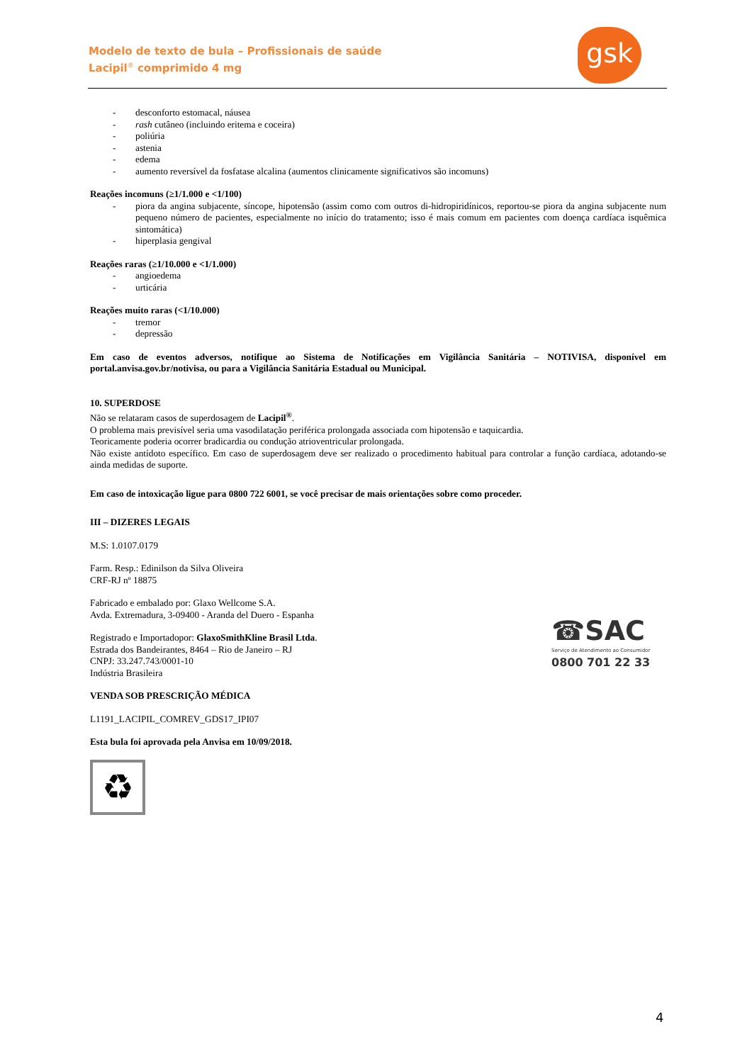Modelo de texto de bula – Profissionais de saúde
Lacipil<sup>®</sup> comprimido 4 mg
gsk
- desconforto estomacal, náusea
- rash cutâneo (incluindo eritema e coceira)
- poliúria
- astenia
- edema
- aumento reversível da fosfatase alcalina (aumentos clinicamente significativos são incomuns)
Reações incomuns (≥1/1.000 e <1/100)
- piora da angina subjacente, síncope, hipotensão (assim como com outros di-hidropiridínicos, reportou-se piora da angina subjacente num pequeno número de pacientes, especialmente no início do tratamento; isso é mais comum em pacientes com doença cardíaca isquêmica sintomática)
- hiperplasia gengival
Reações raras (≥1/10.000 e <1/1.000)
- angioedema
- urticária
Reações muito raras (<1/10.000)
- tremor
- depressão
Em caso de eventos adversos, notifique ao Sistema de Notificações em Vigilância Sanitária – NOTIVISA, disponível em portal.anvisa.gov.br/notivisa, ou para a Vigilância Sanitária Estadual ou Municipal.
10. SUPERDOSE
Não se relataram casos de superdosagem de Lacipil<sup>®</sup>.
O problema mais previsível seria uma vasodilatação periférica prolongada associada com hipotensão e taquicardia.
Teoricamente poderia ocorrer bradicardia ou condução atrioventricular prolongada.
Não existe antídoto específico. Em caso de superdosagem deve ser realizado o procedimento habitual para controlar a função cardíaca, adotando-se ainda medidas de suporte.
Em caso de intoxicação ligue para 0800 722 6001, se você precisar de mais orientações sobre como proceder.
III – DIZERES LEGAIS
M.S: 1.0107.0179
Farm. Resp.: Edinilson da Silva Oliveira
CRF-RJ nº 18875
Fabricado e embalado por: Glaxo Wellcome S.A.
Avda. Extremadura, 3-09400 - Aranda del Duero - Espanha
Registrado e Importadopor: GlaxoSmithKline Brasil Ltda.
Estrada dos Bandeirantes, 8464 – Rio de Janeiro – RJ
CNPJ: 33.247.743/0001-10
Indústria Brasileira
VENDA SOB PRESCRIÇÃO MÉDICA
L1191_LACIPIL_COMREV_GDS17_IPI07
Esta bula foi aprovada pela Anvisa em 10/09/2018.
♻
☎SAC
Serviço de Atendimento ao Consumidor
0800 701 22 33
4